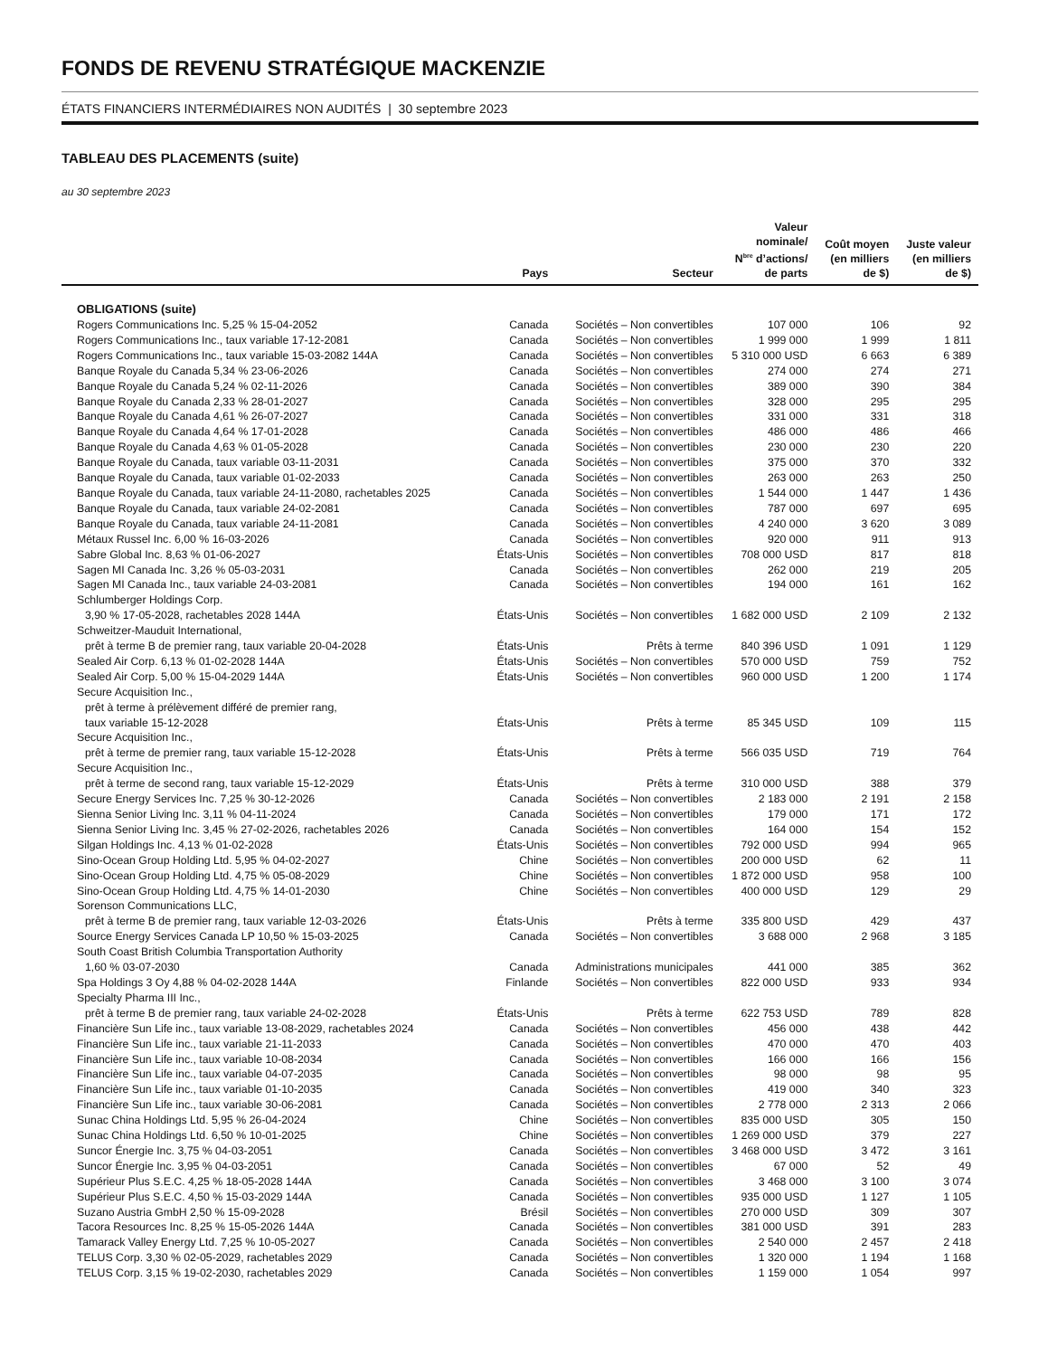FONDS DE REVENU STRATÉGIQUE MACKENZIE
ÉTATS FINANCIERS INTERMÉDIAIRES NON AUDITÉS | 30 septembre 2023
TABLEAU DES PLACEMENTS (suite)
au 30 septembre 2023
| | Pays | Secteur | Valeur nominale/ N<sup>bre</sup> d’actions/ de parts | Coût moyen (en milliers de $) | Juste valeur (en milliers de $) |
| --- | --- | --- | --- | --- | --- |
| OBLIGATIONS (suite) | | | | | |
| Rogers Communications Inc. 5,25 % 15-04-2052 | Canada | Sociétés – Non convertibles | 107 000 | 106 | 92 |
| Rogers Communications Inc., taux variable 17-12-2081 | Canada | Sociétés – Non convertibles | 1 999 000 | 1 999 | 1 811 |
| Rogers Communications Inc., taux variable 15-03-2082 144A | Canada | Sociétés – Non convertibles | 5 310 000 USD | 6 663 | 6 389 |
| Banque Royale du Canada 5,34 % 23-06-2026 | Canada | Sociétés – Non convertibles | 274 000 | 274 | 271 |
| Banque Royale du Canada 5,24 % 02-11-2026 | Canada | Sociétés – Non convertibles | 389 000 | 390 | 384 |
| Banque Royale du Canada 2,33 % 28-01-2027 | Canada | Sociétés – Non convertibles | 328 000 | 295 | 295 |
| Banque Royale du Canada 4,61 % 26-07-2027 | Canada | Sociétés – Non convertibles | 331 000 | 331 | 318 |
| Banque Royale du Canada 4,64 % 17-01-2028 | Canada | Sociétés – Non convertibles | 486 000 | 486 | 466 |
| Banque Royale du Canada 4,63 % 01-05-2028 | Canada | Sociétés – Non convertibles | 230 000 | 230 | 220 |
| Banque Royale du Canada, taux variable 03-11-2031 | Canada | Sociétés – Non convertibles | 375 000 | 370 | 332 |
| Banque Royale du Canada, taux variable 01-02-2033 | Canada | Sociétés – Non convertibles | 263 000 | 263 | 250 |
| Banque Royale du Canada, taux variable 24-11-2080, rachetables 2025 | Canada | Sociétés – Non convertibles | 1 544 000 | 1 447 | 1 436 |
| Banque Royale du Canada, taux variable 24-02-2081 | Canada | Sociétés – Non convertibles | 787 000 | 697 | 695 |
| Banque Royale du Canada, taux variable 24-11-2081 | Canada | Sociétés – Non convertibles | 4 240 000 | 3 620 | 3 089 |
| Métaux Russel Inc. 6,00 % 16-03-2026 | Canada | Sociétés – Non convertibles | 920 000 | 911 | 913 |
| Sabre Global Inc. 8,63 % 01-06-2027 | États-Unis | Sociétés – Non convertibles | 708 000 USD | 817 | 818 |
| Sagen MI Canada Inc. 3,26 % 05-03-2031 | Canada | Sociétés – Non convertibles | 262 000 | 219 | 205 |
| Sagen MI Canada Inc., taux variable 24-03-2081 | Canada | Sociétés – Non convertibles | 194 000 | 161 | 162 |
| Schlumberger Holdings Corp. 3,90 % 17-05-2028, rachetables 2028 144A | États-Unis | Sociétés – Non convertibles | 1 682 000 USD | 2 109 | 2 132 |
| Schweitzer-Mauduit International, prêt à terme B de premier rang, taux variable 20-04-2028 | États-Unis | Prêts à terme | 840 396 USD | 1 091 | 1 129 |
| Sealed Air Corp. 6,13 % 01-02-2028 144A | États-Unis | Sociétés – Non convertibles | 570 000 USD | 759 | 752 |
| Sealed Air Corp. 5,00 % 15-04-2029 144A | États-Unis | Sociétés – Non convertibles | 960 000 USD | 1 200 | 1 174 |
| Secure Acquisition Inc., prêt à terme à prélèvement différé de premier rang, taux variable 15-12-2028 | États-Unis | Prêts à terme | 85 345 USD | 109 | 115 |
| Secure Acquisition Inc., prêt à terme de premier rang, taux variable 15-12-2028 | États-Unis | Prêts à terme | 566 035 USD | 719 | 764 |
| Secure Acquisition Inc., prêt à terme de second rang, taux variable 15-12-2029 | États-Unis | Prêts à terme | 310 000 USD | 388 | 379 |
| Secure Energy Services Inc. 7,25 % 30-12-2026 | Canada | Sociétés – Non convertibles | 2 183 000 | 2 191 | 2 158 |
| Sienna Senior Living Inc. 3,11 % 04-11-2024 | Canada | Sociétés – Non convertibles | 179 000 | 171 | 172 |
| Sienna Senior Living Inc. 3,45 % 27-02-2026, rachetables 2026 | Canada | Sociétés – Non convertibles | 164 000 | 154 | 152 |
| Silgan Holdings Inc. 4,13 % 01-02-2028 | États-Unis | Sociétés – Non convertibles | 792 000 USD | 994 | 965 |
| Sino-Ocean Group Holding Ltd. 5,95 % 04-02-2027 | Chine | Sociétés – Non convertibles | 200 000 USD | 62 | 11 |
| Sino-Ocean Group Holding Ltd. 4,75 % 05-08-2029 | Chine | Sociétés – Non convertibles | 1 872 000 USD | 958 | 100 |
| Sino-Ocean Group Holding Ltd. 4,75 % 14-01-2030 | Chine | Sociétés – Non convertibles | 400 000 USD | 129 | 29 |
| Sorenson Communications LLC, prêt à terme B de premier rang, taux variable 12-03-2026 | États-Unis | Prêts à terme | 335 800 USD | 429 | 437 |
| Source Energy Services Canada LP 10,50 % 15-03-2025 | Canada | Sociétés – Non convertibles | 3 688 000 | 2 968 | 3 185 |
| South Coast British Columbia Transportation Authority 1,60 % 03-07-2030 | Canada | Administrations municipales | 441 000 | 385 | 362 |
| Spa Holdings 3 Oy 4,88 % 04-02-2028 144A | Finlande | Sociétés – Non convertibles | 822 000 USD | 933 | 934 |
| Specialty Pharma III Inc., prêt à terme B de premier rang, taux variable 24-02-2028 | États-Unis | Prêts à terme | 622 753 USD | 789 | 828 |
| Financière Sun Life inc., taux variable 13-08-2029, rachetables 2024 | Canada | Sociétés – Non convertibles | 456 000 | 438 | 442 |
| Financière Sun Life inc., taux variable 21-11-2033 | Canada | Sociétés – Non convertibles | 470 000 | 470 | 403 |
| Financière Sun Life inc., taux variable 10-08-2034 | Canada | Sociétés – Non convertibles | 166 000 | 166 | 156 |
| Financière Sun Life inc., taux variable 04-07-2035 | Canada | Sociétés – Non convertibles | 98 000 | 98 | 95 |
| Financière Sun Life inc., taux variable 01-10-2035 | Canada | Sociétés – Non convertibles | 419 000 | 340 | 323 |
| Financière Sun Life inc., taux variable 30-06-2081 | Canada | Sociétés – Non convertibles | 2 778 000 | 2 313 | 2 066 |
| Sunac China Holdings Ltd. 5,95 % 26-04-2024 | Chine | Sociétés – Non convertibles | 835 000 USD | 305 | 150 |
| Sunac China Holdings Ltd. 6,50 % 10-01-2025 | Chine | Sociétés – Non convertibles | 1 269 000 USD | 379 | 227 |
| Suncor Énergie Inc. 3,75 % 04-03-2051 | Canada | Sociétés – Non convertibles | 3 468 000 USD | 3 472 | 3 161 |
| Suncor Énergie Inc. 3,95 % 04-03-2051 | Canada | Sociétés – Non convertibles | 67 000 | 52 | 49 |
| Supérieur Plus S.E.C. 4,25 % 18-05-2028 144A | Canada | Sociétés – Non convertibles | 3 468 000 | 3 100 | 3 074 |
| Supérieur Plus S.E.C. 4,50 % 15-03-2029 144A | Canada | Sociétés – Non convertibles | 935 000 USD | 1 127 | 1 105 |
| Suzano Austria GmbH 2,50 % 15-09-2028 | Brésil | Sociétés – Non convertibles | 270 000 USD | 309 | 307 |
| Tacora Resources Inc. 8,25 % 15-05-2026 144A | Canada | Sociétés – Non convertibles | 381 000 USD | 391 | 283 |
| Tamarack Valley Energy Ltd. 7,25 % 10-05-2027 | Canada | Sociétés – Non convertibles | 2 540 000 | 2 457 | 2 418 |
| TELUS Corp. 3,30 % 02-05-2029, rachetables 2029 | Canada | Sociétés – Non convertibles | 1 320 000 | 1 194 | 1 168 |
| TELUS Corp. 3,15 % 19-02-2030, rachetables 2029 | Canada | Sociétés – Non convertibles | 1 159 000 | 1 054 | 997 |